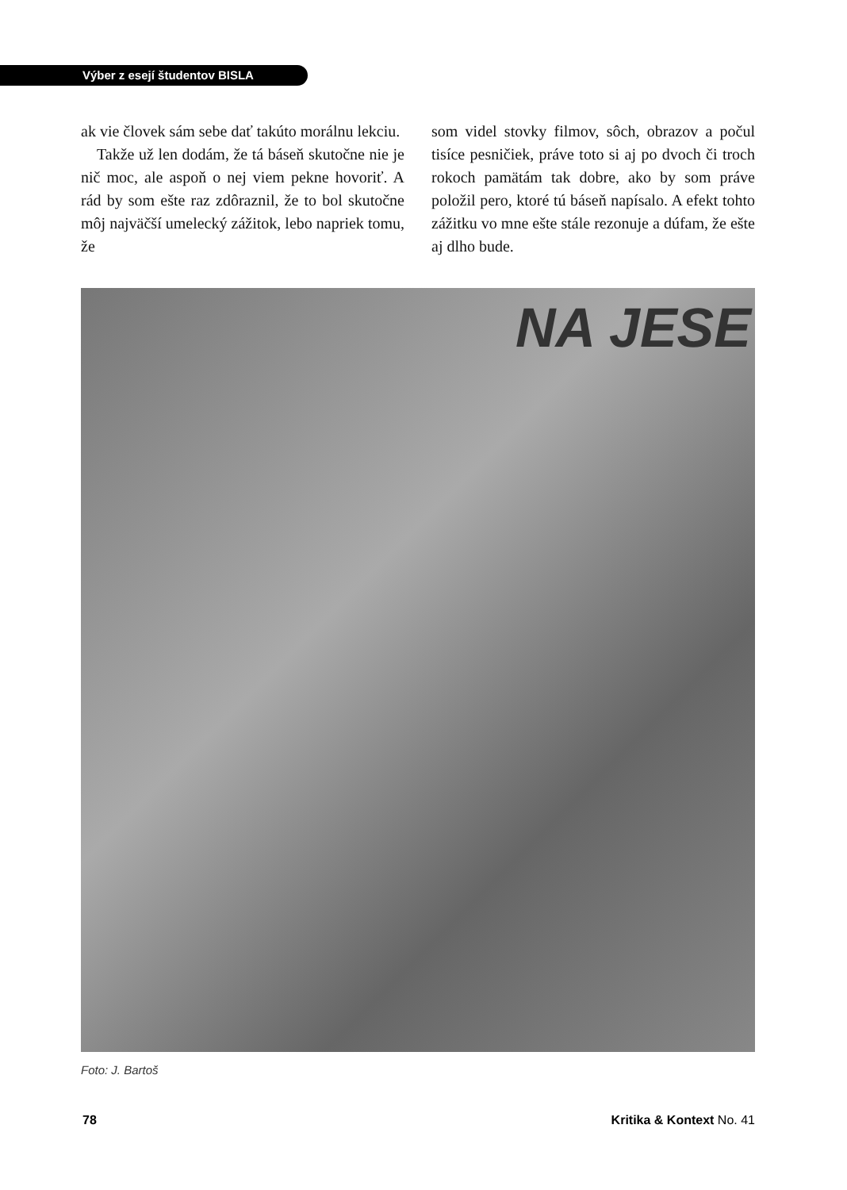Výber z esejí študentov BISLA
ak vie človek sám sebe dať takúto morálnu lekciu.
Takže už len dodám, že tá báseň skutočne nie je nič moc, ale aspoň o nej viem pekne hovoriť. A rád by som ešte raz zdôraznil, že to bol skutočne môj najväčší umelecký zážitok, lebo napriek tomu, že
som videl stovky filmov, sôch, obrazov a počul tisíce pesničiek, práve toto si aj po dvoch či troch rokoch pamätám tak dobre, ako by som práve položil pero, ktoré tú báseň napísalo. A efekt tohto zážitku vo mne ešte stále rezonuje a dúfam, že ešte aj dlho bude.
NA JESE
Foto: J. Bartoš
78 Kritika & Kontext No. 41